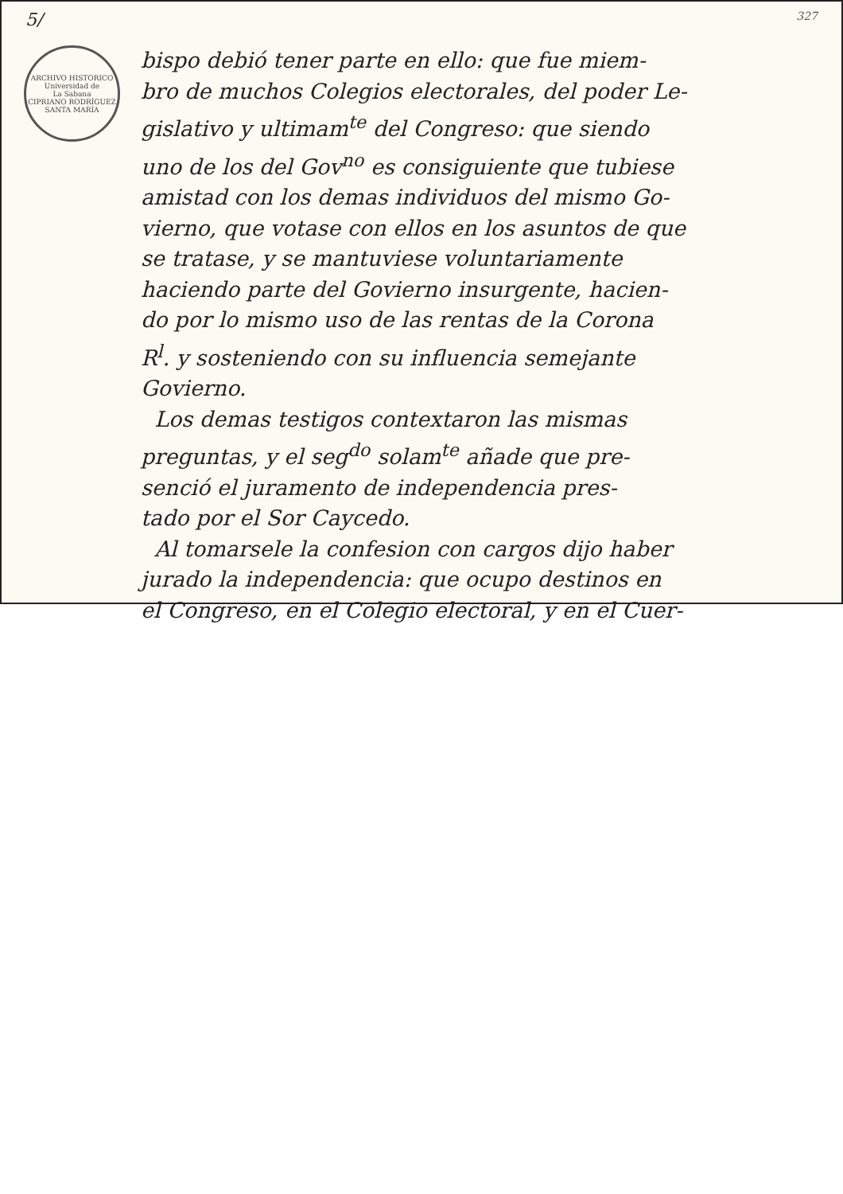5/ 327
ARCHIVO HISTORICO
Universidad de
La Sabana
CIPRIANO RODRÍGUEZ SANTA MARÍA
bispo debió tener parte en ello: que fue miem-
bro de muchos Colegios electorales, del poder Le-
gislativo y ultimam<sup>te</sup> del Congreso: que siendo
uno de los del Gov<sup>no</sup> es consiguiente que tubiese
amistad con los demas individuos del mismo Go-
vierno, que votase con ellos en los asuntos de que
se tratase, y se mantuviese voluntariamente
haciendo parte del Govierno insurgente, hacien-
do por lo mismo uso de las rentas de la Corona
R<sup>l</sup>. y sosteniendo con su influencia semejante
Govierno.
Los demas testigos contextaron las mismas
preguntas, y el seg<sup>do</sup> solam<sup>te</sup> añade que pre-
senció el juramento de independencia pres-
tado por el Sor Caycedo.
Al tomarsele la confesion con cargos dijo haber
jurado la independencia: que ocupo destinos en
el Congreso, en el Colegio electoral, y en el Cuer-